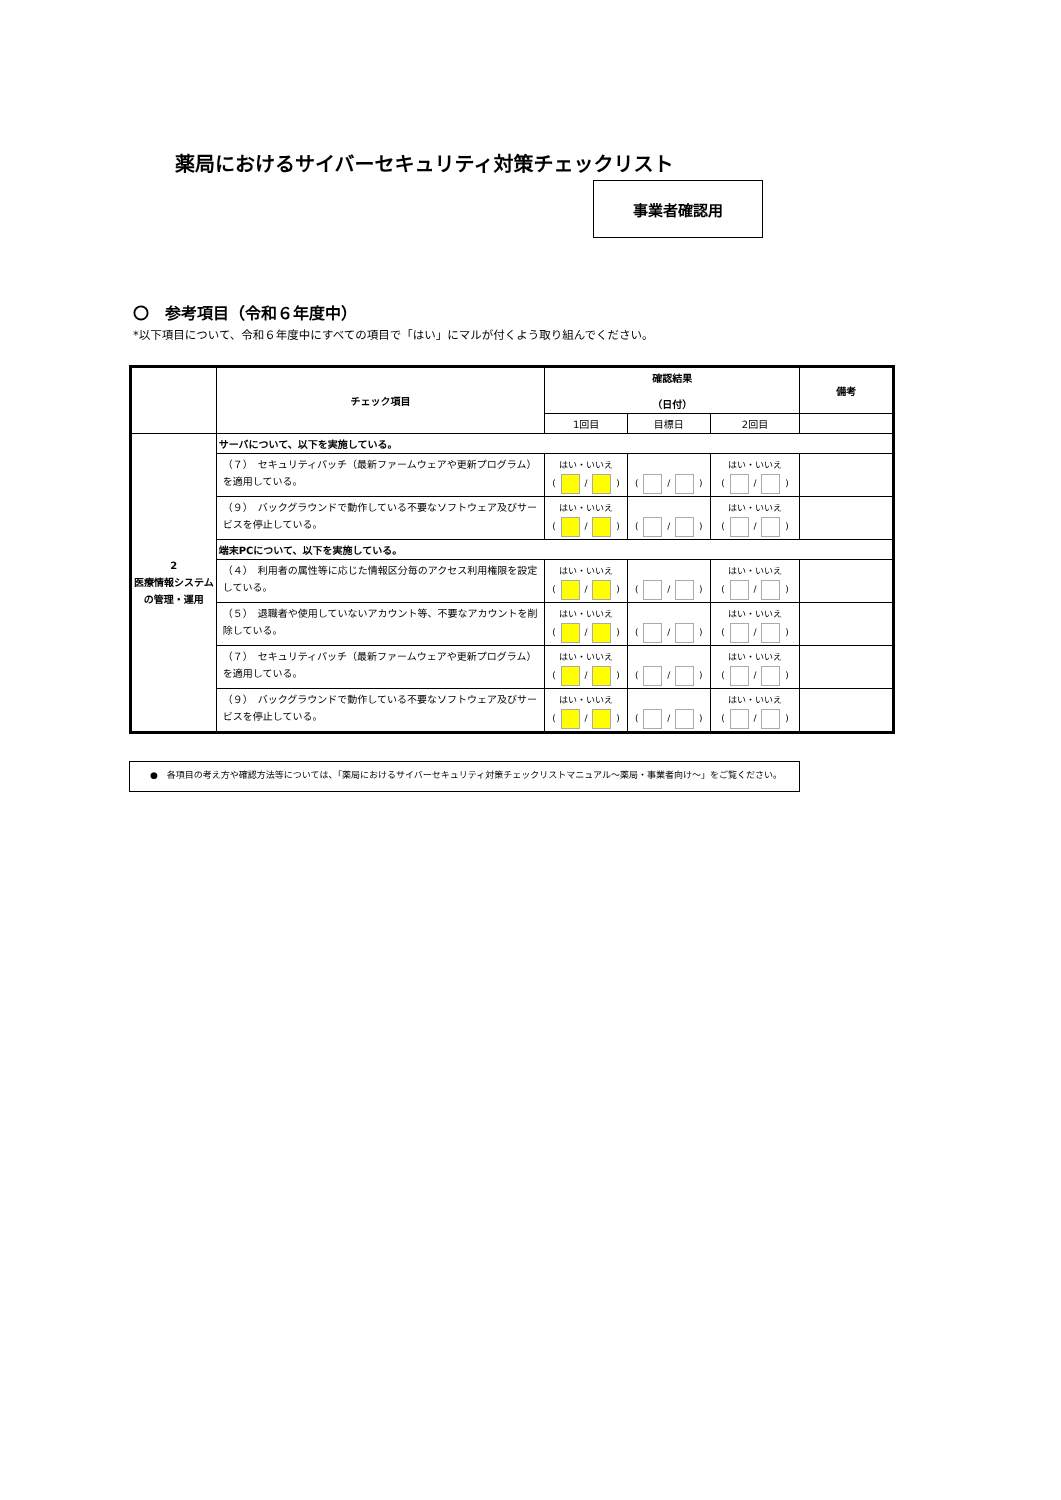薬局におけるサイバーセキュリティ対策チェックリスト
事業者確認用
〇　参考項目（令和６年度中）
*以下項目について、令和６年度中にすべての項目で「はい」にマルが付くよう取り組んでください。
| | チェック項目 | 確認結果 （日付） | | | 備考 |
| --- | --- | --- | --- | --- | --- |
| | | 1回目 | 目標日 | 2回目 | |
| 2 医療情報システム の管理・運用 | サーバについて、以下を実施している。 | | | | |
| | （７） セキュリティパッチ（最新ファームウェアや更新プログラム）を適用している。 | はい・いいえ ( / ) | ( / ) | はい・いいえ ( / ) | |
| | （９） バックグラウンドで動作している不要なソフトウェア及びサービスを停止している。 | はい・いいえ ( / ) | ( / ) | はい・いいえ ( / ) | |
| | 端末PCについて、以下を実施している。 | | | | |
| | （４） 利用者の属性等に応じた情報区分毎のアクセス利用権限を設定している。 | はい・いいえ ( / ) | ( / ) | はい・いいえ ( / ) | |
| | （５） 退職者や使用していないアカウント等、不要なアカウントを削除している。 | はい・いいえ ( / ) | ( / ) | はい・いいえ ( / ) | |
| | （７） セキュリティパッチ（最新ファームウェアや更新プログラム）を適用している。 | はい・いいえ ( / ) | ( / ) | はい・いいえ ( / ) | |
| | （９） バックグラウンドで動作している不要なソフトウェア及びサービスを停止している。 | はい・いいえ ( / ) | ( / ) | はい・いいえ ( / ) | |
●　各項目の考え方や確認方法等については、「薬局におけるサイバーセキュリティ対策チェックリストマニュアル～薬局・事業者向け～」をご覧ください。